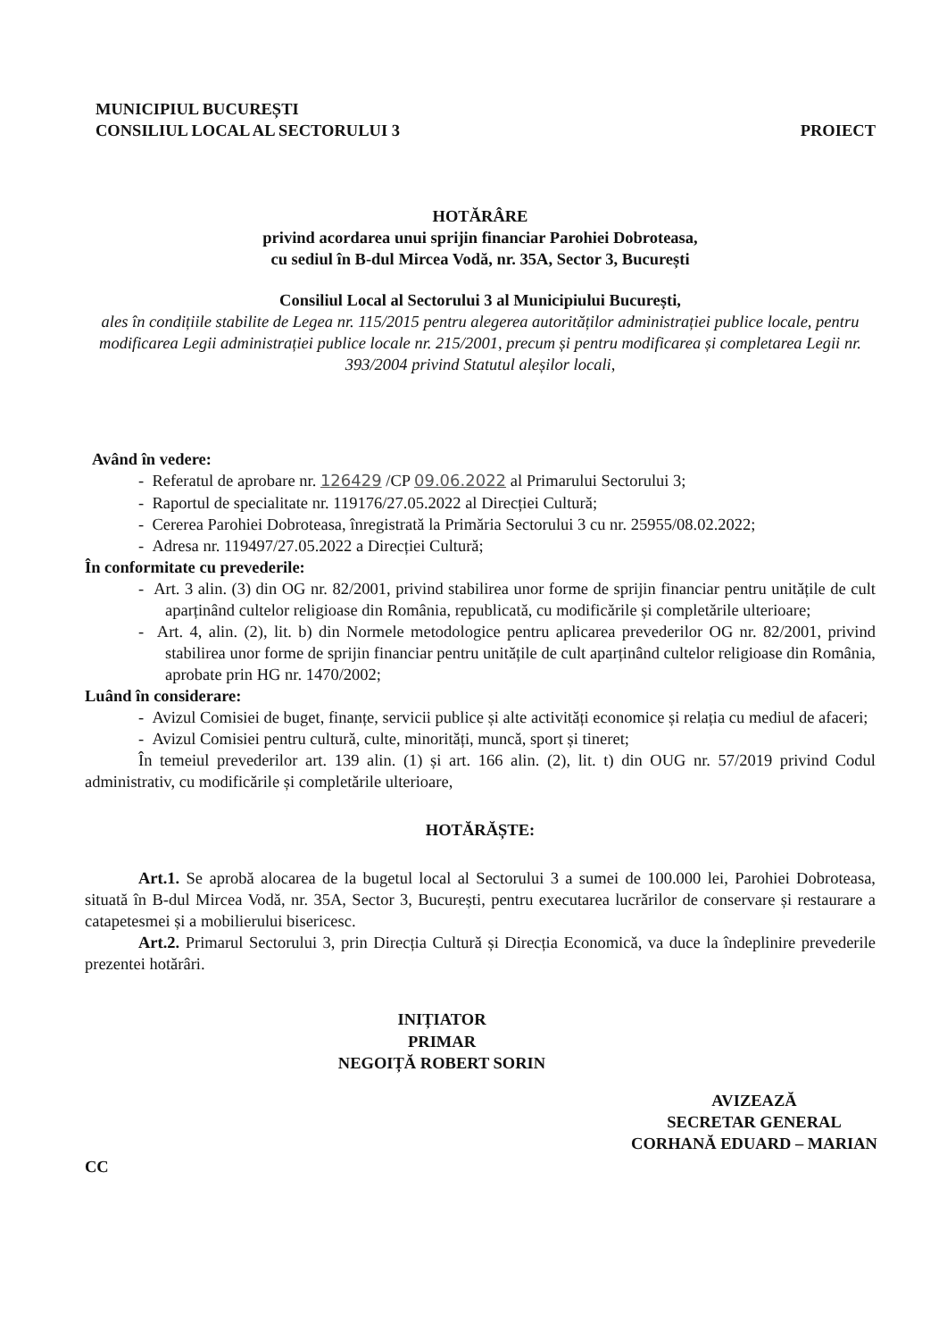MUNICIPIUL BUCUREȘTI
CONSILIUL LOCAL AL SECTORULUI 3
PROIECT
HOTĂRÂRE
privind acordarea unui sprijin financiar Parohiei Dobroteasa,
cu sediul în B-dul Mircea Vodă, nr. 35A, Sector 3, București
Consiliul Local al Sectorului 3 al Municipiului București,
ales în condițiile stabilite de Legea nr. 115/2015 pentru alegerea autorităților administrației publice locale, pentru modificarea Legii administrației publice locale nr. 215/2001, precum și pentru modificarea și completarea Legii nr. 393/2004 privind Statutul aleșilor locali,
Având în vedere:
- Referatul de aprobare nr. 126429 /CP 09.06.2022 al Primarului Sectorului 3;
- Raportul de specialitate nr. 119176/27.05.2022 al Direcției Cultură;
- Cererea Parohiei Dobroteasa, înregistrată la Primăria Sectorului 3 cu nr. 25955/08.02.2022;
- Adresa nr. 119497/27.05.2022 a Direcției Cultură;
În conformitate cu prevederile:
- Art. 3 alin. (3) din OG nr. 82/2001, privind stabilirea unor forme de sprijin financiar pentru unitățile de cult aparținând cultelor religioase din România, republicată, cu modificările și completările ulterioare;
- Art. 4, alin. (2), lit. b) din Normele metodologice pentru aplicarea prevederilor OG nr. 82/2001, privind stabilirea unor forme de sprijin financiar pentru unitățile de cult aparținând cultelor religioase din România, aprobate prin HG nr. 1470/2002;
Luând în considerare:
- Avizul Comisiei de buget, finanțe, servicii publice și alte activități economice și relația cu mediul de afaceri;
- Avizul Comisiei pentru cultură, culte, minorități, muncă, sport și tineret;
În temeiul prevederilor art. 139 alin. (1) și art. 166 alin. (2), lit. t) din OUG nr. 57/2019 privind Codul administrativ, cu modificările și completările ulterioare,
HOTĂRĂȘTE:
Art.1. Se aprobă alocarea de la bugetul local al Sectorului 3 a sumei de 100.000 lei, Parohiei Dobroteasa, situată în B-dul Mircea Vodă, nr. 35A, Sector 3, București, pentru executarea lucrărilor de conservare și restaurare a catapetesmei și a mobilierului bisericesc.
Art.2. Primarul Sectorului 3, prin Direcția Cultură și Direcția Economică, va duce la îndeplinire prevederile prezentei hotărâri.
INIȚIATOR
PRIMAR
NEGOIȚĂ ROBERT SORIN
AVIZEAZĂ
SECRETAR GENERAL
CORHANĂ EDUARD – MARIAN
CC